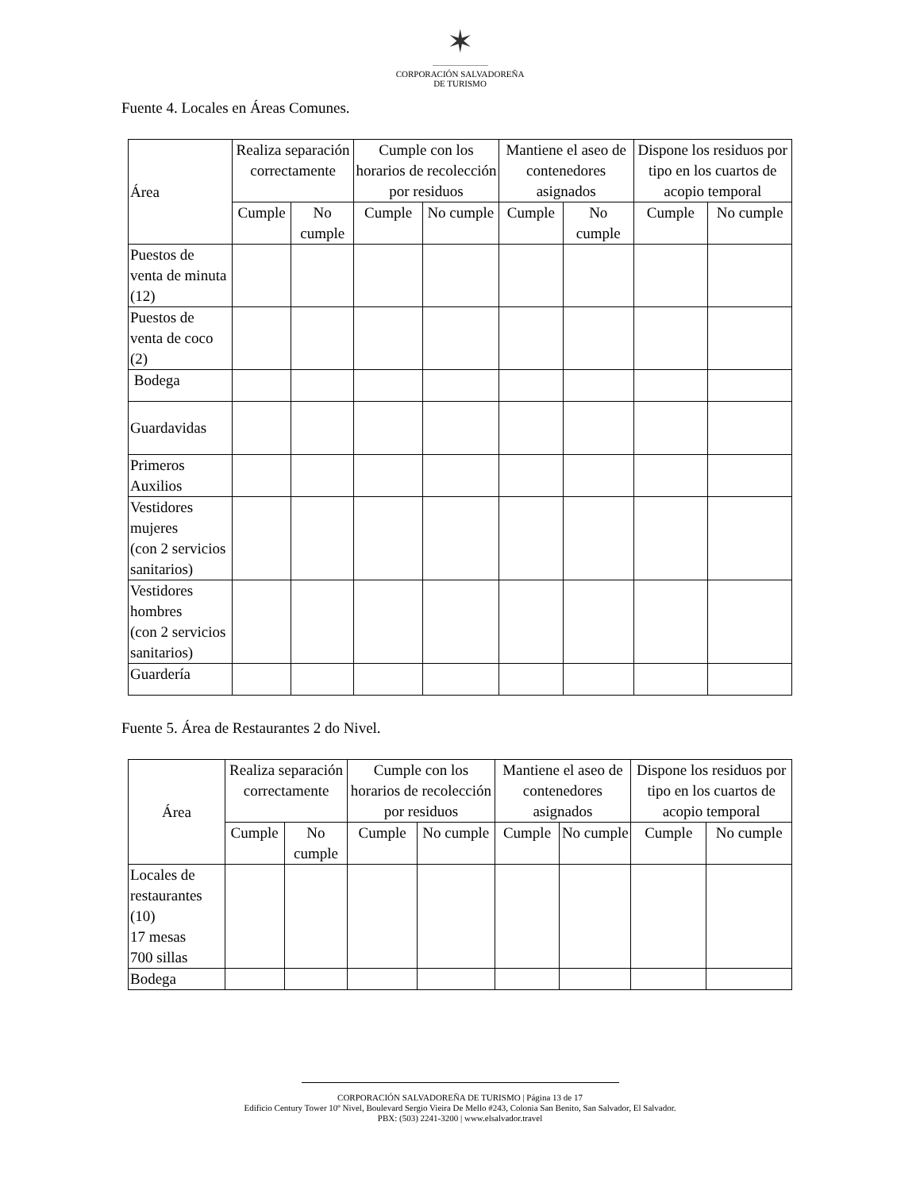✶
CORPORACIÓN SALVADOREÑA
DE TURISMO
Fuente 4. Locales en Áreas Comunes.
| Área | Realiza separación correctamente | | Cumple con los horarios de recolección por residuos | | Mantiene el aseo de contenedores asignados | | Dispone los residuos por tipo en los cuartos de acopio temporal | |
| --- | --- | --- | --- | --- | --- | --- | --- | --- |
| | Cumple | No cumple | Cumple | No cumple | Cumple | No cumple | Cumple | No cumple |
| Puestos de venta de minuta (12) | | | | | | | | |
| Puestos de venta de coco (2) | | | | | | | | |
| Bodega | | | | | | | | |
| Guardavidas | | | | | | | | |
| Primeros Auxilios | | | | | | | | |
| Vestidores mujeres (con 2 servicios sanitarios) | | | | | | | | |
| Vestidores hombres (con 2 servicios sanitarios) | | | | | | | | |
| Guardería | | | | | | | | |
Fuente 5. Área de Restaurantes 2 do Nivel.
| Área | Realiza separación correctamente | | Cumple con los horarios de recolección por residuos | | Mantiene el aseo de contenedores asignados | | Dispone los residuos por tipo en los cuartos de acopio temporal | |
| --- | --- | --- | --- | --- | --- | --- | --- | --- |
| | Cumple | No cumple | Cumple | No cumple | Cumple | No cumple | Cumple | No cumple |
| Locales de restaurantes (10) 17 mesas 700 sillas | | | | | | | | |
| Bodega | | | | | | | | |
CORPORACIÓN SALVADOREÑA DE TURISMO | Página 13 de 17
Edificio Century Tower 10º Nivel, Boulevard Sergio Vieira De Mello #243, Colonia San Benito, San Salvador, El Salvador.
PBX: (503) 2241-3200 | www.elsalvador.travel